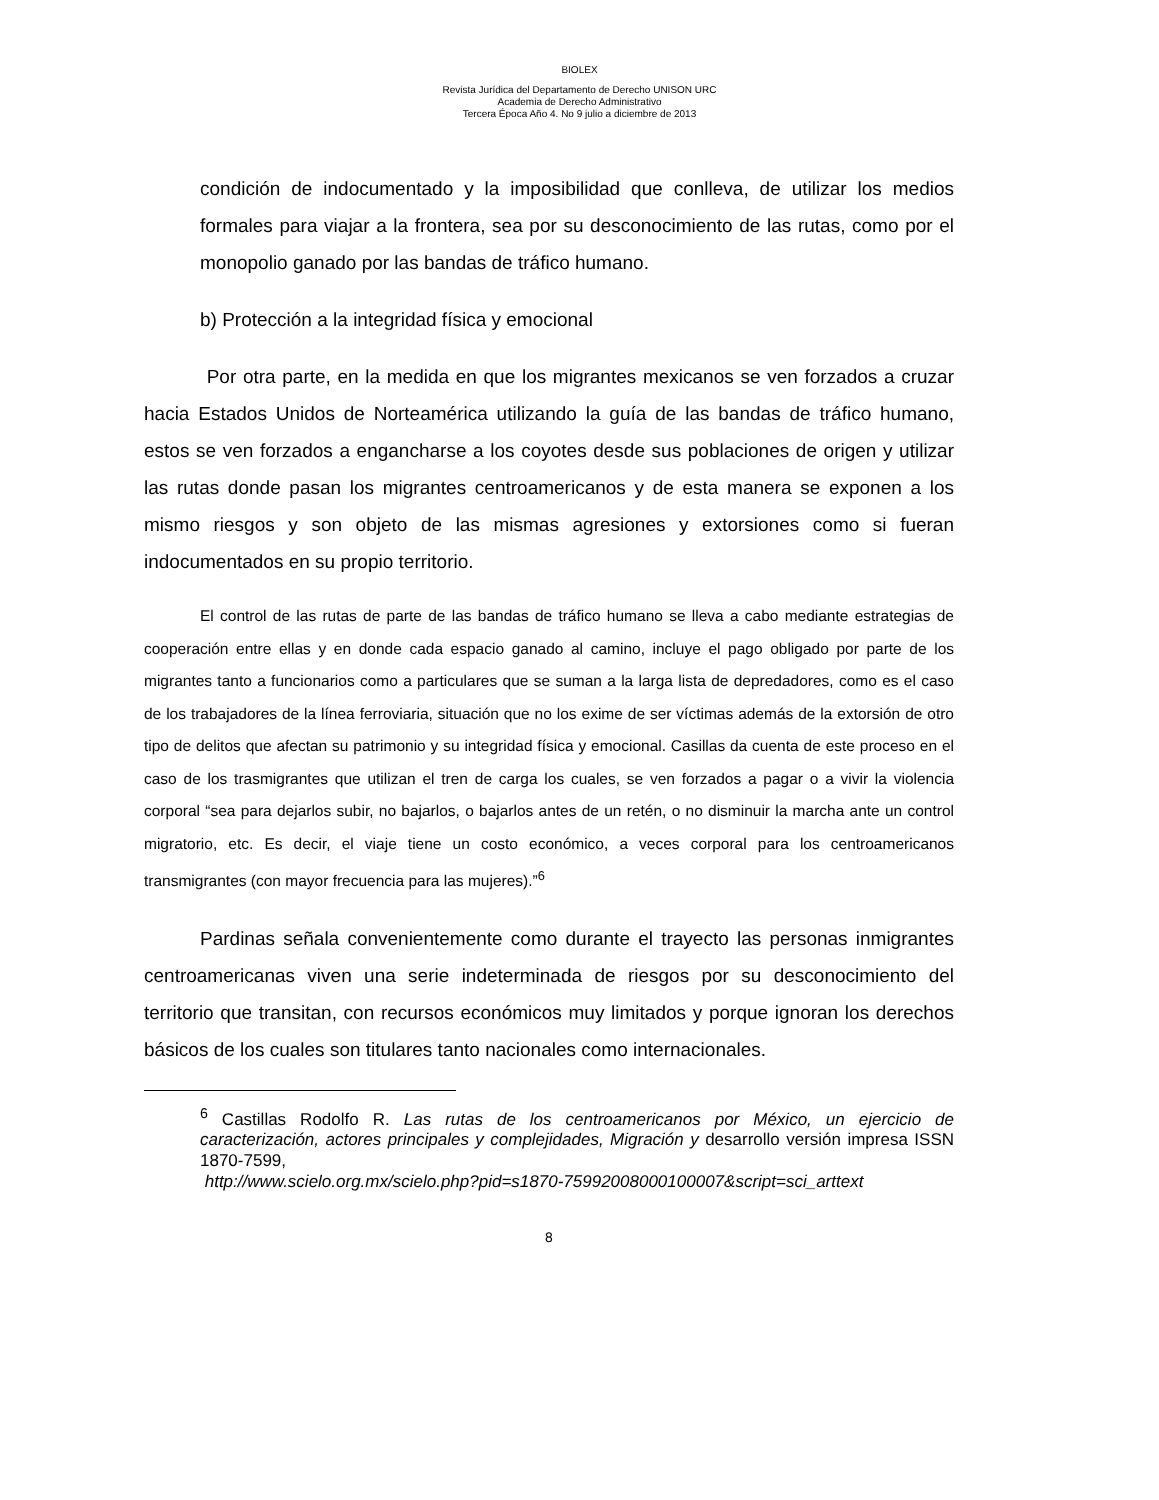BIOLEX
Revista Jurídica del Departamento de Derecho UNISON URC
Academia de Derecho Administrativo
Tercera Época Año 4. No 9 julio a diciembre de 2013
condición de indocumentado y la imposibilidad que conlleva, de utilizar los medios formales para viajar a la frontera, sea por su desconocimiento de las rutas, como por el monopolio ganado por las bandas de tráfico humano.
b) Protección a la integridad física y emocional
Por otra parte, en la medida en que los migrantes mexicanos se ven forzados a cruzar hacia Estados Unidos de Norteamérica utilizando la guía de las bandas de tráfico humano, estos se ven forzados a engancharse a los coyotes desde sus poblaciones de origen y utilizar las rutas donde pasan los migrantes centroamericanos y de esta manera se exponen a los mismo riesgos y son objeto de las mismas agresiones y extorsiones como si fueran indocumentados en su propio territorio.
El control de las rutas de parte de las bandas de tráfico humano se lleva a cabo mediante estrategias de cooperación entre ellas y en donde cada espacio ganado al camino, incluye el pago obligado por parte de los migrantes tanto a funcionarios como a particulares que se suman a la larga lista de depredadores, como es el caso de los trabajadores de la línea ferroviaria, situación que no los exime de ser víctimas además de la extorsión de otro tipo de delitos que afectan su patrimonio y su integridad física y emocional. Casillas da cuenta de este proceso en el caso de los trasmigrantes que utilizan el tren de carga los cuales, se ven forzados a pagar o a vivir la violencia corporal “sea para dejarlos subir, no bajarlos, o bajarlos antes de un retén, o no disminuir la marcha ante un control migratorio, etc. Es decir, el viaje tiene un costo económico, a veces corporal para los centroamericanos transmigrantes (con mayor frecuencia para las mujeres).”<sup>6</sup>
Pardinas señala convenientemente como durante el trayecto las personas inmigrantes centroamericanas viven una serie indeterminada de riesgos por su desconocimiento del territorio que transitan, con recursos económicos muy limitados y porque ignoran los derechos básicos de los cuales son titulares tanto nacionales como internacionales.
<sup>6</sup> Castillas Rodolfo R. Las rutas de los centroamericanos por México, un ejercicio de caracterización, actores principales y complejidades, Migración y desarrollo versión impresa ISSN 1870-7599,
http://www.scielo.org.mx/scielo.php?pid=s1870-75992008000100007&script=sci_arttext
8